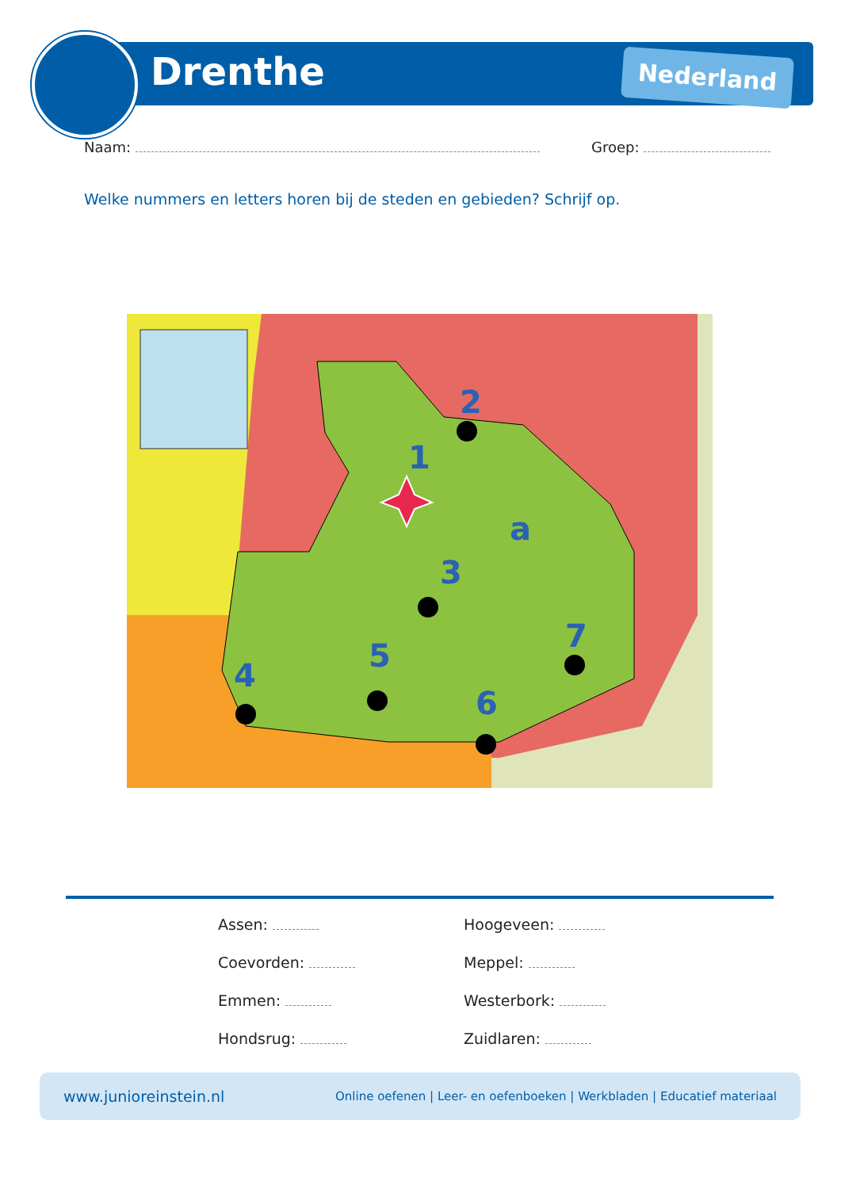Drenthe Nederland
Naam: Groep:
Welke nummers en letters horen bij de steden en gebieden? Schrijf op.
1
2
3
4
5
6
7
a
Assen:
Hoogeveen:
Coevorden:
Meppel:
Emmen:
Westerbork:
Hondsrug:
Zuidlaren:
www.junioreinstein.nl Online oefenen | Leer- en oefenboeken | Werkbladen | Educatief materiaal